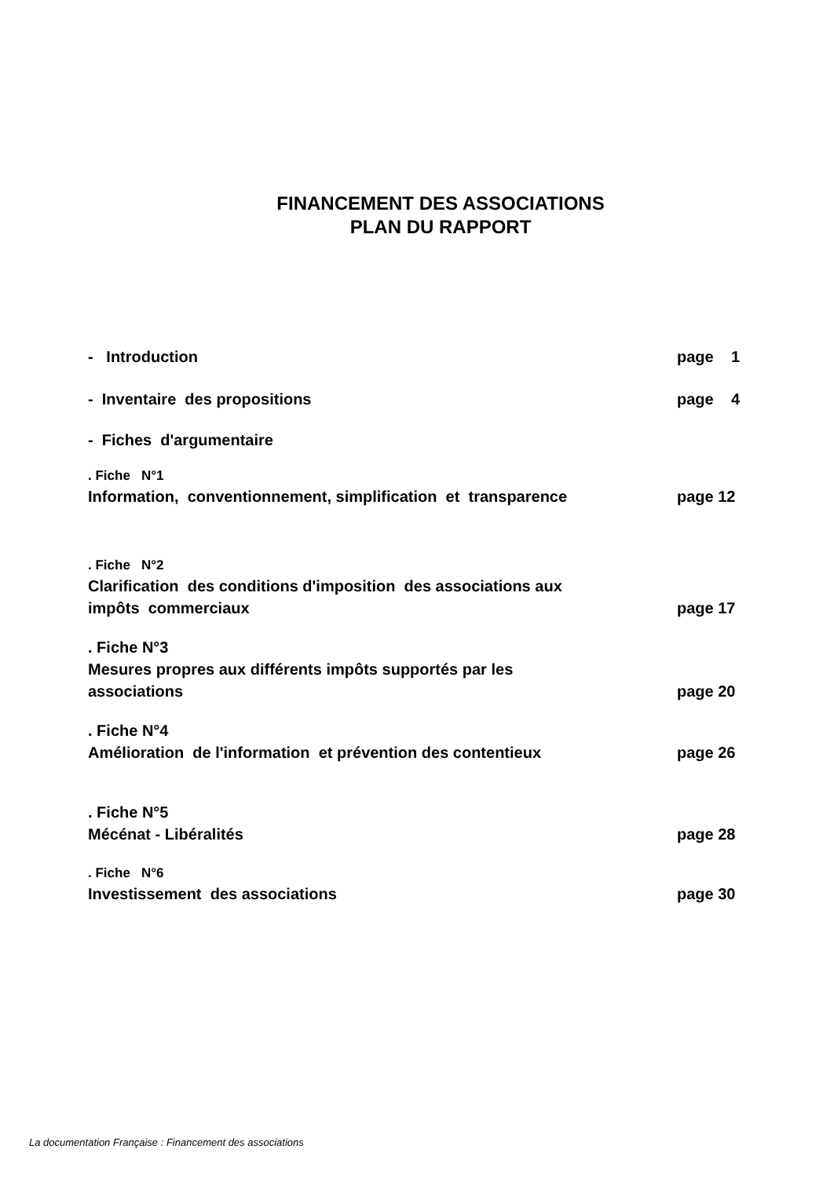FINANCEMENT DES ASSOCIATIONS
PLAN DU RAPPORT
- Introduction page 1
- Inventaire des propositions page 4
- Fiches d'argumentaire
. Fiche N°1
Information, conventionnement, simplification et transparence page 12
. Fiche N°2
Clarification des conditions d'imposition des associations aux
impôts commerciaux page 17
. Fiche N°3
Mesures propres aux différents impôts supportés par les
associations page 20
. Fiche N°4
Amélioration de l'information et prévention des contentieux page 26
. Fiche N°5
Mécénat - Libéralités page 28
. Fiche N°6
Investissement des associations page 30
La documentation Française : Financement des associations